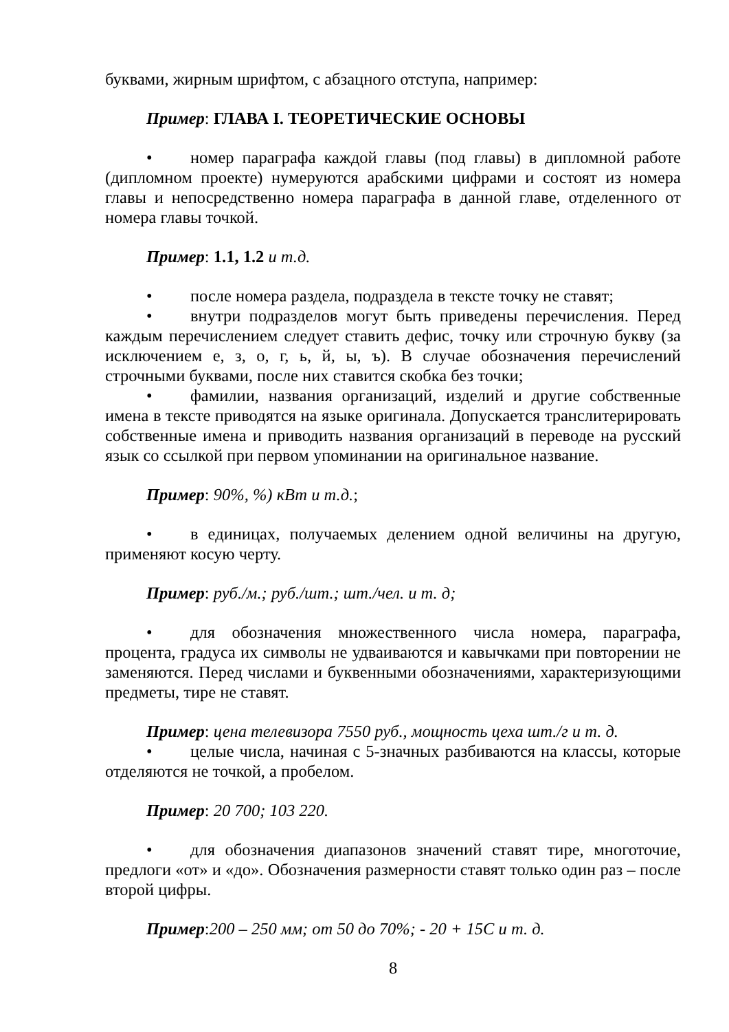буквами, жирным шрифтом, с абзацного отступа, например:
Пример: ГЛАВА I. ТЕОРЕТИЧЕСКИЕ ОСНОВЫ
• номер параграфа каждой главы (под главы) в дипломной работе (дипломном проекте) нумеруются арабскими цифрами и состоят из номера главы и непосредственно номера параграфа в данной главе, отделенного от номера главы точкой.
Пример: 1.1, 1.2 и т.д.
• после номера раздела, подраздела в тексте точку не ставят;
• внутри подразделов могут быть приведены перечисления. Перед каждым перечислением следует ставить дефис, точку или строчную букву (за исключением е, з, о, г, ь, й, ы, ъ). В случае обозначения перечислений строчными буквами, после них ставится скобка без точки;
• фамилии, названия организаций, изделий и другие собственные имена в тексте приводятся на языке оригинала. Допускается транслитерировать собственные имена и приводить названия организаций в переводе на русский язык со ссылкой при первом упоминании на оригинальное название.
Пример: 90%, %) кВт и т.д.;
• в единицах, получаемых делением одной величины на другую, применяют косую черту.
Пример: руб./м.; руб./шт.; шт./чел. и т. д;
• для обозначения множественного числа номера, параграфа, процента, градуса их символы не удваиваются и кавычками при повторении не заменяются. Перед числами и буквенными обозначениями, характеризующими предметы, тире не ставят.
Пример: цена телевизора 7550 руб., мощность цеха шт./г и т. д.
• целые числа, начиная с 5-значных разбиваются на классы, которые отделяются не точкой, а пробелом.
Пример: 20 700; 103 220.
• для обозначения диапазонов значений ставят тире, многоточие, предлоги «от» и «до». Обозначения размерности ставят только один раз – после второй цифры.
Пример:200 – 250 мм; от 50 до 70%; - 20 + 15С и т. д.
8